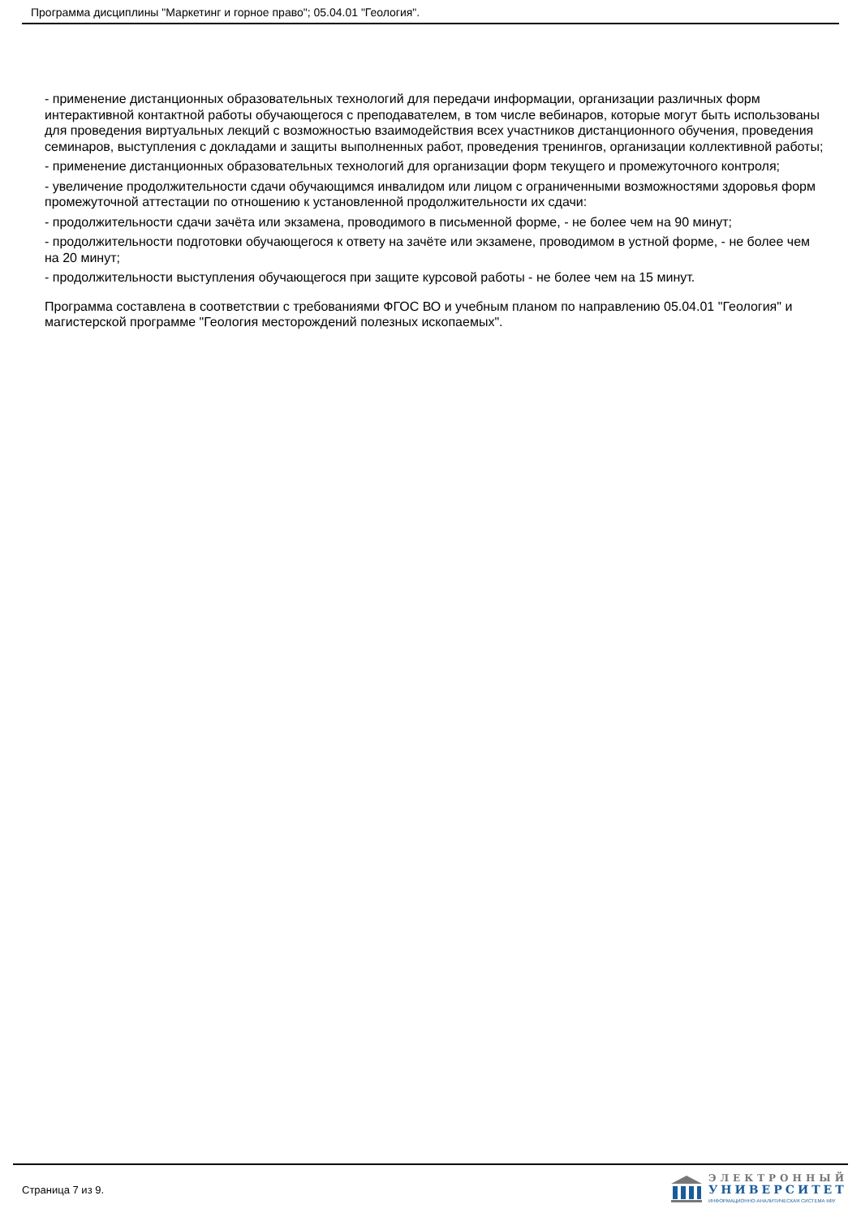Программа дисциплины "Маркетинг и горное право"; 05.04.01 "Геология".
- применение дистанционных образовательных технологий для передачи информации, организации различных форм интерактивной контактной работы обучающегося с преподавателем, в том числе вебинаров, которые могут быть использованы для проведения виртуальных лекций с возможностью взаимодействия всех участников дистанционного обучения, проведения семинаров, выступления с докладами и защиты выполненных работ, проведения тренингов, организации коллективной работы;
- применение дистанционных образовательных технологий для организации форм текущего и промежуточного контроля;
- увеличение продолжительности сдачи обучающимся инвалидом или лицом с ограниченными возможностями здоровья форм промежуточной аттестации по отношению к установленной продолжительности их сдачи:
- продолжительности сдачи зачёта или экзамена, проводимого в письменной форме, - не более чем на 90 минут;
- продолжительности подготовки обучающегося к ответу на зачёте или экзамене, проводимом в устной форме, - не более чем на 20 минут;
- продолжительности выступления обучающегося при защите курсовой работы - не более чем на 15 минут.
Программа составлена в соответствии с требованиями ФГОС ВО и учебным планом по направлению 05.04.01 "Геология" и магистерской программе "Геология месторождений полезных ископаемых".
Страница 7 из 9.
ЭЛЕКТРОННЫЙ
УНИВЕРСИТЕТ
ИНФОРМАЦИОННО-АНАЛИТИЧЕСКАЯ СИСТЕМА КФУ